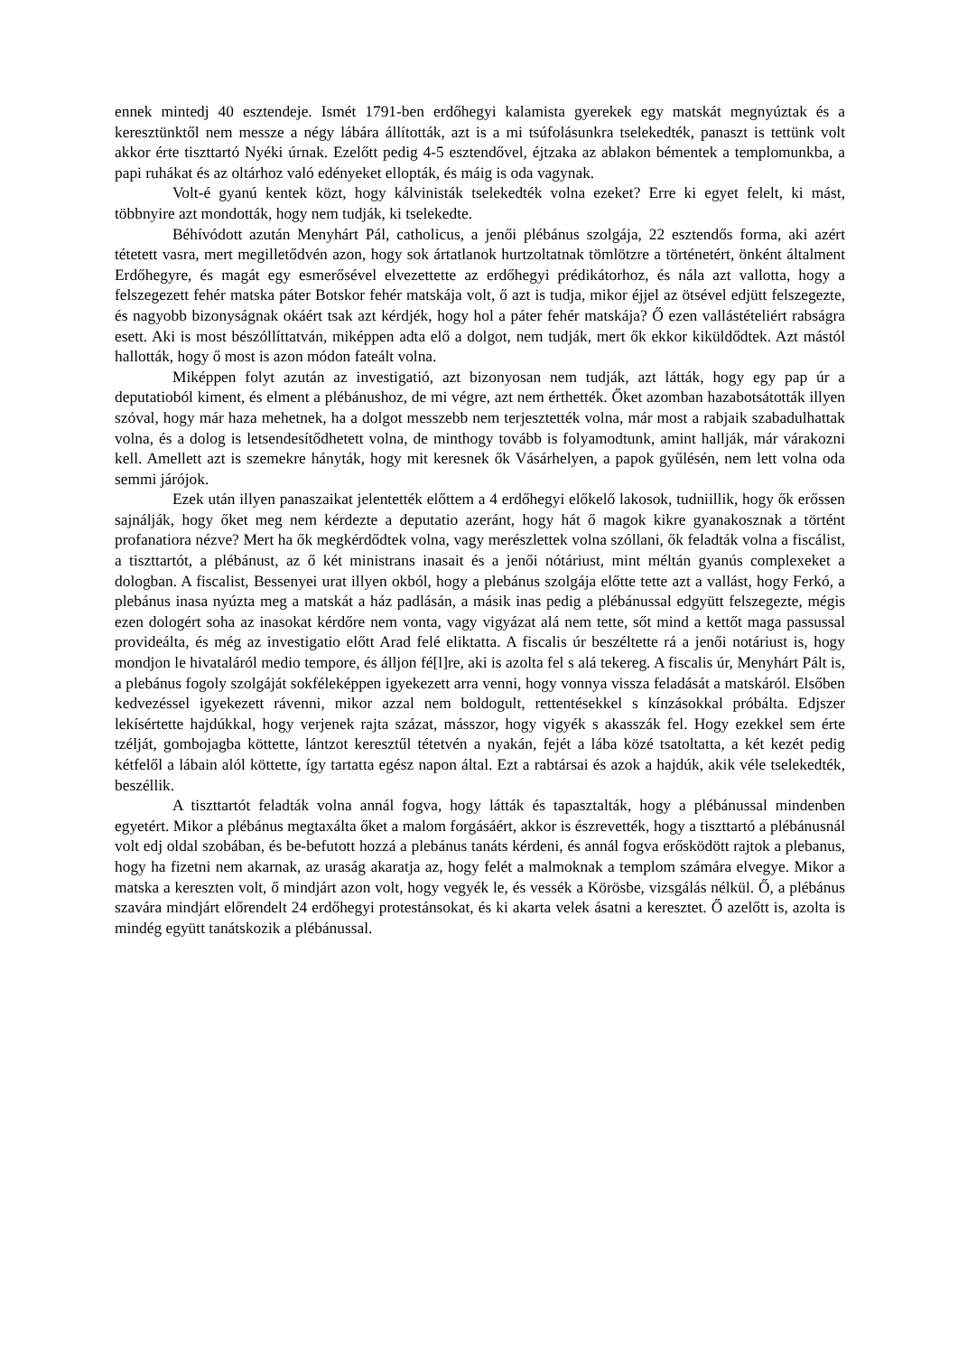ennek mintedj 40 esztendeje. Ismét 1791-ben erdőhegyi kalamista gyerekek egy matskát megnyúztak és a keresztünktől nem messze a négy lábára állították, azt is a mi tsúfolásunkra tselekedték, panaszt is tettünk volt akkor érte tiszttartó Nyéki úrnak. Ezelőtt pedig 4-5 esztendővel, éjtzaka az ablakon bémentek a templomunkba, a papi ruhákat és az oltárhoz való edényeket ellopták, és máig is oda vagynak.
Volt-é gyanú kentek közt, hogy kálvinisták tselekedték volna ezeket? Erre ki egyet felelt, ki mást, többnyire azt mondották, hogy nem tudják, ki tselekedte.
Béhívódott azután Menyhárt Pál, catholicus, a jenői plébánus szolgája, 22 esztendős forma, aki azért tétetett vasra, mert megilletődvén azon, hogy sok ártatlanok hurtzoltatnak tömlötzre a történetért, önként általment Erdőhegyre, és magát egy esmerősével elvezettette az erdőhegyi prédikátorhoz, és nála azt vallotta, hogy a felszegezett fehér matska páter Botskor fehér matskája volt, ő azt is tudja, mikor éjjel az ötsével edjütt felszegezte, és nagyobb bizonyságnak okáért tsak azt kérdjék, hogy hol a páter fehér matskája? Ő ezen vallástételiért rabságra esett. Aki is most bészóllíttatván, miképpen adta elő a dolgot, nem tudják, mert ők ekkor kiküldődtek. Azt mástól hallották, hogy ő most is azon módon fateált volna.
Miképpen folyt azután az investigatió, azt bizonyosan nem tudják, azt látták, hogy egy pap úr a deputatioból kiment, és elment a plébánushoz, de mi végre, azt nem érthették. Őket azomban hazabotsátották illyen szóval, hogy már haza mehetnek, ha a dolgot messzebb nem terjesztették volna, már most a rabjaik szabadulhattak volna, és a dolog is letsendesítődhetett volna, de minthogy tovább is folyamodtunk, amint hallják, már várakozni kell. Amellett azt is szemekre hányták, hogy mit keresnek ők Vásárhelyen, a papok gyűlésén, nem lett volna oda semmi járójok.
Ezek után illyen panaszaikat jelentették előttem a 4 erdőhegyi előkelő lakosok, tudniillik, hogy ők erőssen sajnálják, hogy őket meg nem kérdezte a deputatio azeránt, hogy hát ő magok kikre gyanakosznak a történt profanatiora nézve? Mert ha ők megkérdődtek volna, vagy merészlettek volna szóllani, ők feladták volna a fiscálist, a tiszttartót, a plébánust, az ő két ministrans inasait és a jenői nótáriust, mint méltán gyanús complexeket a dologban. A fiscalist, Bessenyei urat illyen okból, hogy a plebánus szolgája előtte tette azt a vallást, hogy Ferkó, a plebánus inasa nyúzta meg a matskát a ház padlásán, a másik inas pedig a plébánussal edgyütt felszegezte, mégis ezen dologért soha az inasokat kérdőre nem vonta, vagy vigyázat alá nem tette, sőt mind a kettőt maga passussal provideálta, és még az investigatio előtt Arad felé eliktatta. A fiscalis úr beszéltette rá a jenői notáriust is, hogy mondjon le hivataláról medio tempore, és álljon fé[l]re, aki is azolta fel s alá tekereg. A fiscalis úr, Menyhárt Pált is, a plebánus fogoly szolgáját sokféleképpen igyekezett arra venni, hogy vonnya vissza feladását a matskáról. Elsőben kedvezéssel igyekezett rávenni, mikor azzal nem boldogult, rettentésekkel s kínzásokkal próbálta. Edjszer lekísértette hajdúkkal, hogy verjenek rajta százat, másszor, hogy vigyék s akasszák fel. Hogy ezekkel sem érte tzélját, gombojagba köttette, lántzot keresztűl tétetvén a nyakán, fejét a lába közé tsatoltatta, a két kezét pedig kétfelől a lábain alól köttette, így tartatta egész napon által. Ezt a rabtársai és azok a hajdúk, akik véle tselekedték, beszéllik.
A tiszttartót feladták volna annál fogva, hogy látták és tapasztalták, hogy a plébánussal mindenben egyetért. Mikor a plébánus megtaxálta őket a malom forgásáért, akkor is észrevették, hogy a tiszttartó a plébánusnál volt edj oldal szobában, és be-befutott hozzá a plebánus tanáts kérdeni, és annál fogva erősködött rajtok a plebanus, hogy ha fizetni nem akarnak, az uraság akaratja az, hogy felét a malmoknak a templom számára elvegye. Mikor a matska a kereszten volt, ő mindjárt azon volt, hogy vegyék le, és vessék a Körösbe, vizsgálás nélkül. Ő, a plébánus szavára mindjárt előrendelt 24 erdőhegyi protestánsokat, és ki akarta velek ásatni a keresztet. Ő azelőtt is, azolta is mindég együtt tanátskozik a plébánussal.